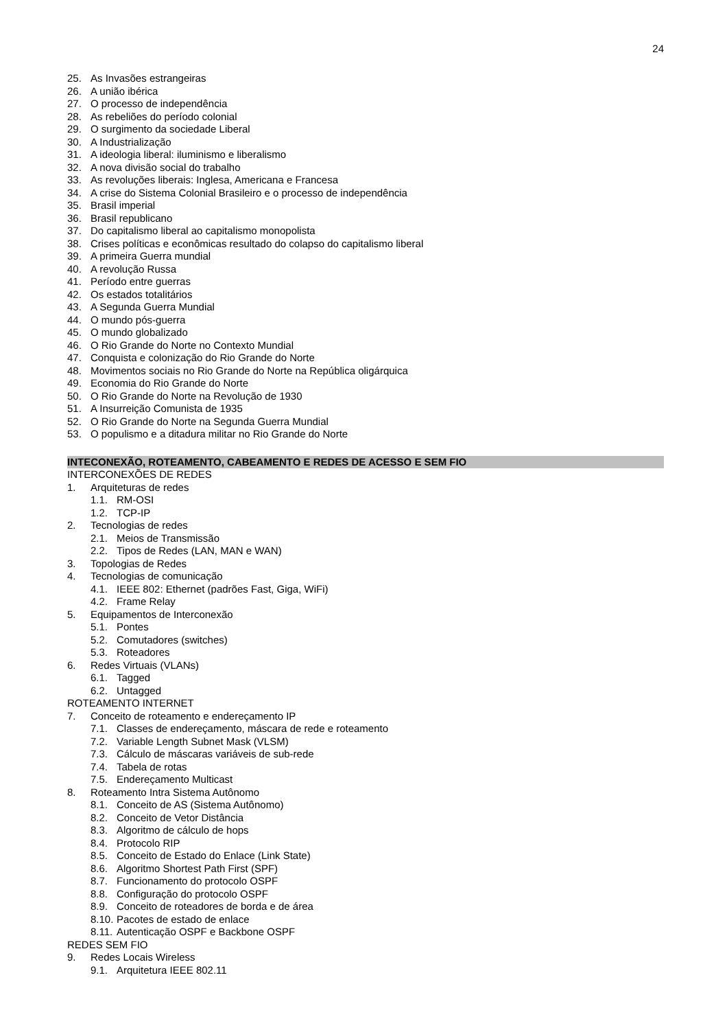24
25. As Invasões estrangeiras
26. A união ibérica
27. O processo de independência
28. As rebeliões do período colonial
29. O surgimento da sociedade Liberal
30. A Industrialização
31. A ideologia liberal: iluminismo e liberalismo
32. A nova divisão social do trabalho
33. As revoluções liberais: Inglesa, Americana e Francesa
34. A crise do Sistema Colonial Brasileiro e o processo de independência
35. Brasil imperial
36. Brasil republicano
37. Do capitalismo liberal ao capitalismo monopolista
38. Crises políticas e econômicas resultado do colapso do capitalismo liberal
39. A primeira Guerra mundial
40. A revolução Russa
41. Período entre guerras
42. Os estados totalitários
43. A Segunda Guerra Mundial
44. O mundo pós-guerra
45. O mundo globalizado
46. O Rio Grande do Norte no Contexto Mundial
47. Conquista e colonização do Rio Grande do Norte
48. Movimentos sociais no Rio Grande do Norte na República oligárquica
49. Economia do Rio Grande do Norte
50. O Rio Grande do Norte na Revolução de 1930
51. A Insurreição Comunista de 1935
52. O Rio Grande do Norte na Segunda Guerra Mundial
53. O populismo e a ditadura militar no Rio Grande do Norte
INTECONEXÃO, ROTEAMENTO, CABEAMENTO E REDES DE ACESSO E SEM FIO
INTERCONEXÕES DE REDES
1. Arquiteturas de redes
1.1. RM-OSI
1.2. TCP-IP
2. Tecnologias de redes
2.1. Meios de Transmissão
2.2. Tipos de Redes (LAN, MAN e WAN)
3. Topologias de Redes
4. Tecnologias de comunicação
4.1. IEEE 802: Ethernet (padrões Fast, Giga, WiFi)
4.2. Frame Relay
5. Equipamentos de Interconexão
5.1. Pontes
5.2. Comutadores (switches)
5.3. Roteadores
6. Redes Virtuais (VLANs)
6.1. Tagged
6.2. Untagged
ROTEAMENTO INTERNET
7. Conceito de roteamento e endereçamento IP
7.1. Classes de endereçamento, máscara de rede e roteamento
7.2. Variable Length Subnet Mask (VLSM)
7.3. Cálculo de máscaras variáveis de sub-rede
7.4. Tabela de rotas
7.5. Endereçamento Multicast
8. Roteamento Intra Sistema Autônomo
8.1. Conceito de AS (Sistema Autônomo)
8.2. Conceito de Vetor Distância
8.3. Algoritmo de cálculo de hops
8.4. Protocolo RIP
8.5. Conceito de Estado do Enlace (Link State)
8.6. Algoritmo Shortest Path First (SPF)
8.7. Funcionamento do protocolo OSPF
8.8. Configuração do protocolo OSPF
8.9. Conceito de roteadores de borda e de área
8.10. Pacotes de estado de enlace
8.11. Autenticação OSPF e Backbone OSPF
REDES SEM FIO
9. Redes Locais Wireless
9.1. Arquitetura IEEE 802.11